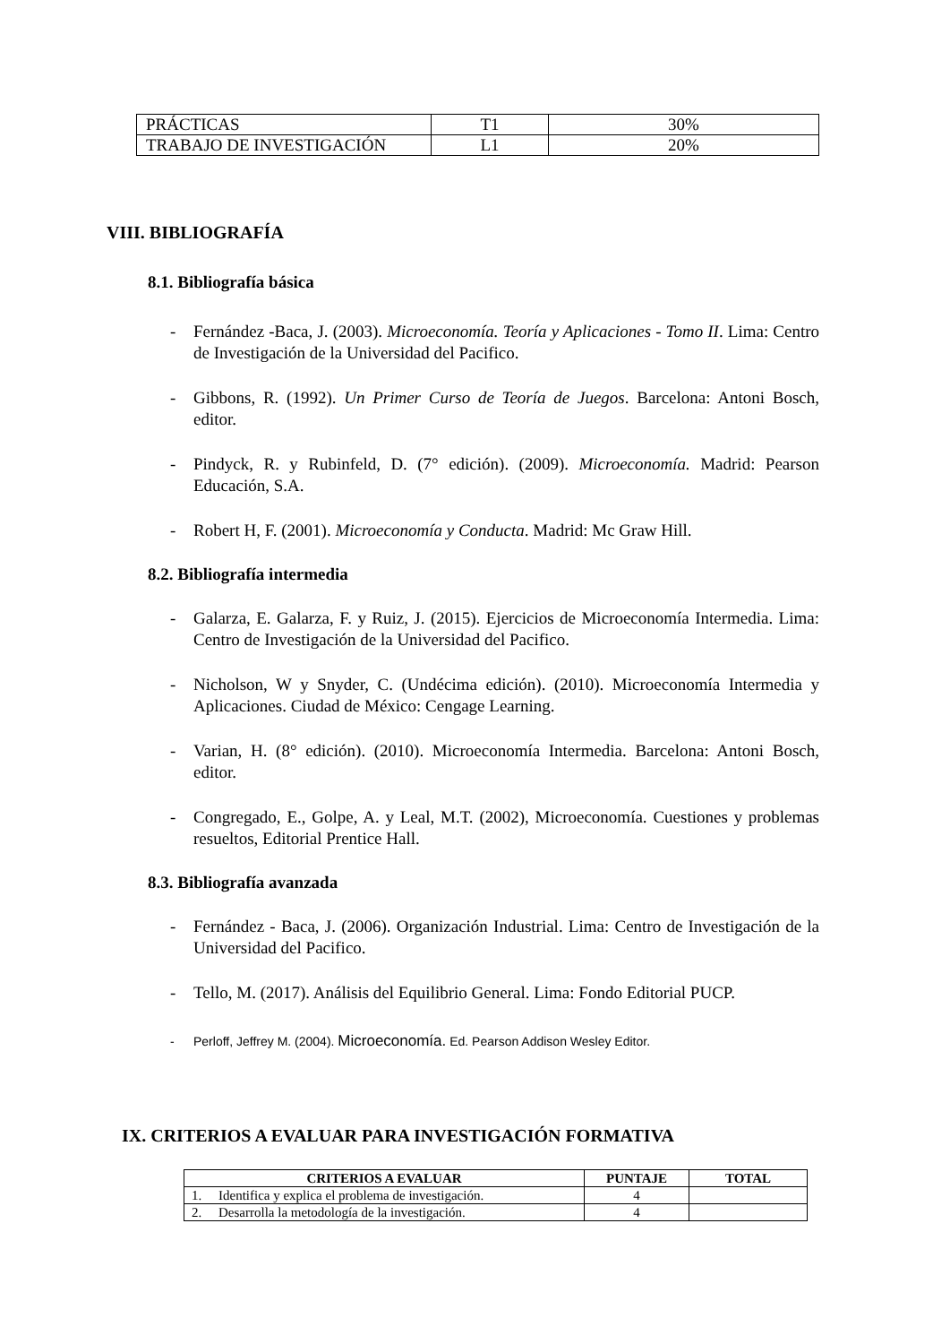| PRÁCTICAS | T1 | 30% |
| TRABAJO DE INVESTIGACIÓN | L1 | 20% |
VIII. BIBLIOGRAFÍA
8.1. Bibliografía básica
- Fernández -Baca, J. (2003). Microeconomía. Teoría y Aplicaciones - Tomo II. Lima: Centro de Investigación de la Universidad del Pacifico.
- Gibbons, R. (1992). Un Primer Curso de Teoría de Juegos. Barcelona: Antoni Bosch, editor.
- Pindyck, R. y Rubinfeld, D. (7° edición). (2009). Microeconomía. Madrid: Pearson Educación, S.A.
- Robert H, F. (2001). Microeconomía y Conducta. Madrid: Mc Graw Hill.
8.2. Bibliografía intermedia
- Galarza, E. Galarza, F. y Ruiz, J. (2015). Ejercicios de Microeconomía Intermedia. Lima: Centro de Investigación de la Universidad del Pacifico.
- Nicholson, W y Snyder, C. (Undécima edición). (2010). Microeconomía Intermedia y Aplicaciones. Ciudad de México: Cengage Learning.
- Varian, H. (8° edición). (2010). Microeconomía Intermedia. Barcelona: Antoni Bosch, editor.
- Congregado, E., Golpe, A. y Leal, M.T. (2002), Microeconomía. Cuestiones y problemas resueltos, Editorial Prentice Hall.
8.3. Bibliografía avanzada
- Fernández - Baca, J. (2006). Organización Industrial. Lima: Centro de Investigación de la Universidad del Pacifico.
- Tello, M. (2017). Análisis del Equilibrio General. Lima: Fondo Editorial PUCP.
- Perloff, Jeffrey M. (2004). Microeconomía. Ed. Pearson Addison Wesley Editor.
IX. CRITERIOS A EVALUAR PARA INVESTIGACIÓN FORMATIVA
| CRITERIOS A EVALUAR | PUNTAJE | TOTAL |
| --- | --- | --- |
| 1. Identifica y explica el problema de investigación. | 4 | |
| 2. Desarrolla la metodología de la investigación. | 4 | |